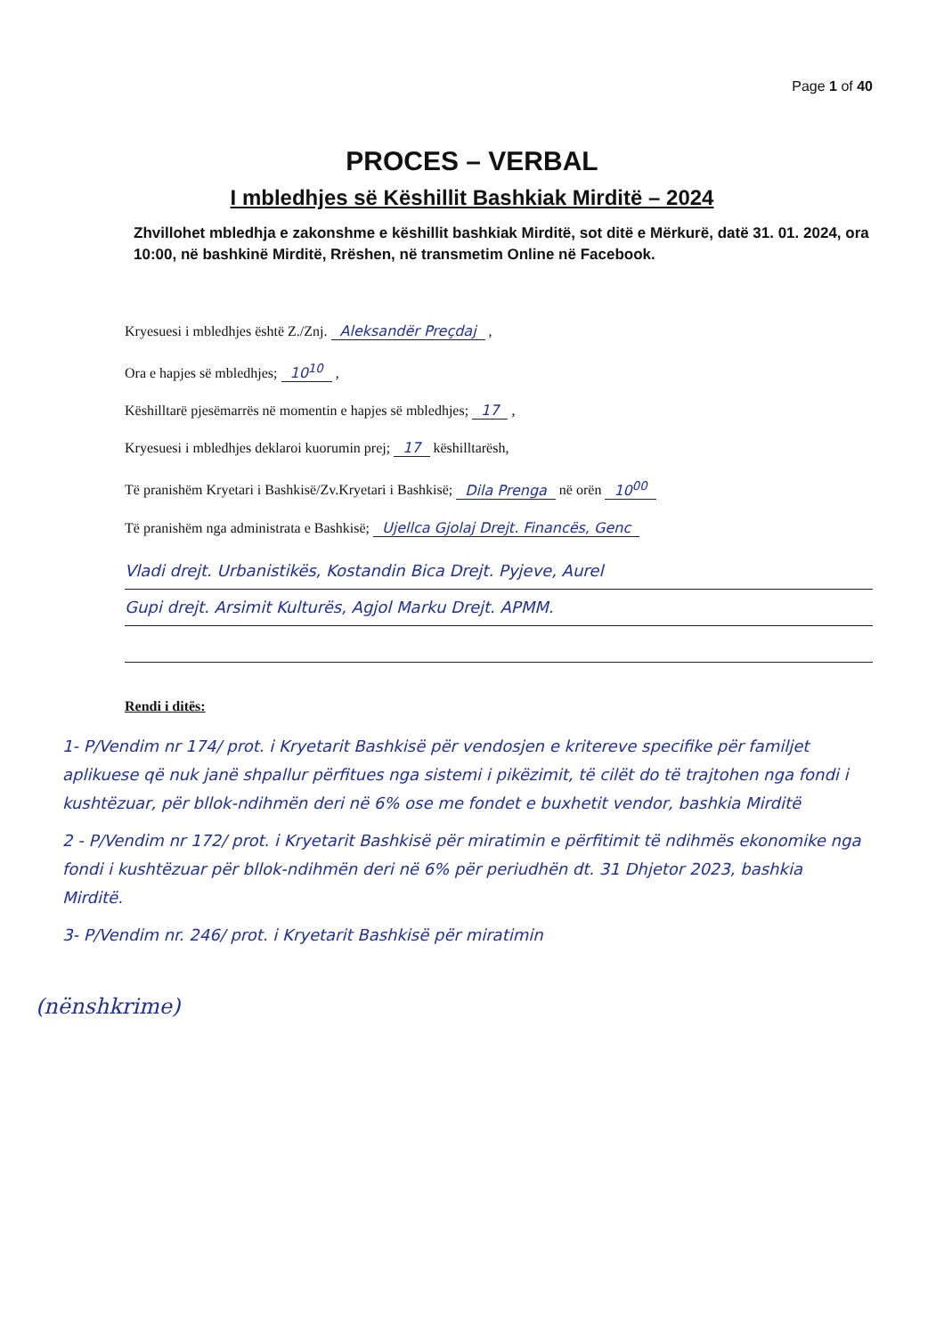Page 1 of 40
PROCES – VERBAL
I mbledhjes së Këshillit Bashkiak Mirditë – 2024
Zhvillohet mbledhja e zakonshme e këshillit bashkiak Mirditë, sot ditë e Mërkurë, datë 31. 01. 2024, ora 10:00, në bashkinë Mirditë, Rrëshen, në transmetim Online në Facebook.
Kryesuesi i mbledhjes është Z./Znj. Aleksandër Preçdaj ,
Ora e hapjes së mbledhjes; 10<sup>10</sup> ,
Këshilltarë pjesëmarrës në momentin e hapjes së mbledhjes; 17 ,
Kryesuesi i mbledhjes deklaroi kuorumin prej; 17 këshilltarësh,
Të pranishëm Kryetari i Bashkisë/Zv.Kryetari i Bashkisë; Dila Prenga në orën 10<sup>00</sup>
Të pranishëm nga administrata e Bashkisë; Ujellca Gjolaj Drejt. Financës, Genc
Vladi drejt. Urbanistikës, Kostandin Bica Drejt. Pyjeve, Aurel
Gupi drejt. Arsimit Kulturës, Agjol Marku Drejt. APMM.
Rendi i ditës:
1- P/Vendim nr 174/ prot. i Kryetarit Bashkisë për vendosjen e kritereve specifike për familjet aplikuese që nuk janë shpallur përfitues nga sistemi i pikëzimit, të cilët do të trajtohen nga fondi i kushtëzuar, për bllok-ndihmën deri në 6% ose me fondet e buxhetit vendor, bashkia Mirditë
2 - P/Vendim nr 172/ prot. i Kryetarit Bashkisë për miratimin e përfitimit të ndihmës ekonomike nga fondi i kushtëzuar për bllok-ndihmën deri në 6% për periudhën dt. 31 Dhjetor 2023, bashkia Mirditë.
3- P/Vendim nr. 246/ prot. i Kryetarit Bashkisë për miratimin
(nënshkrime)